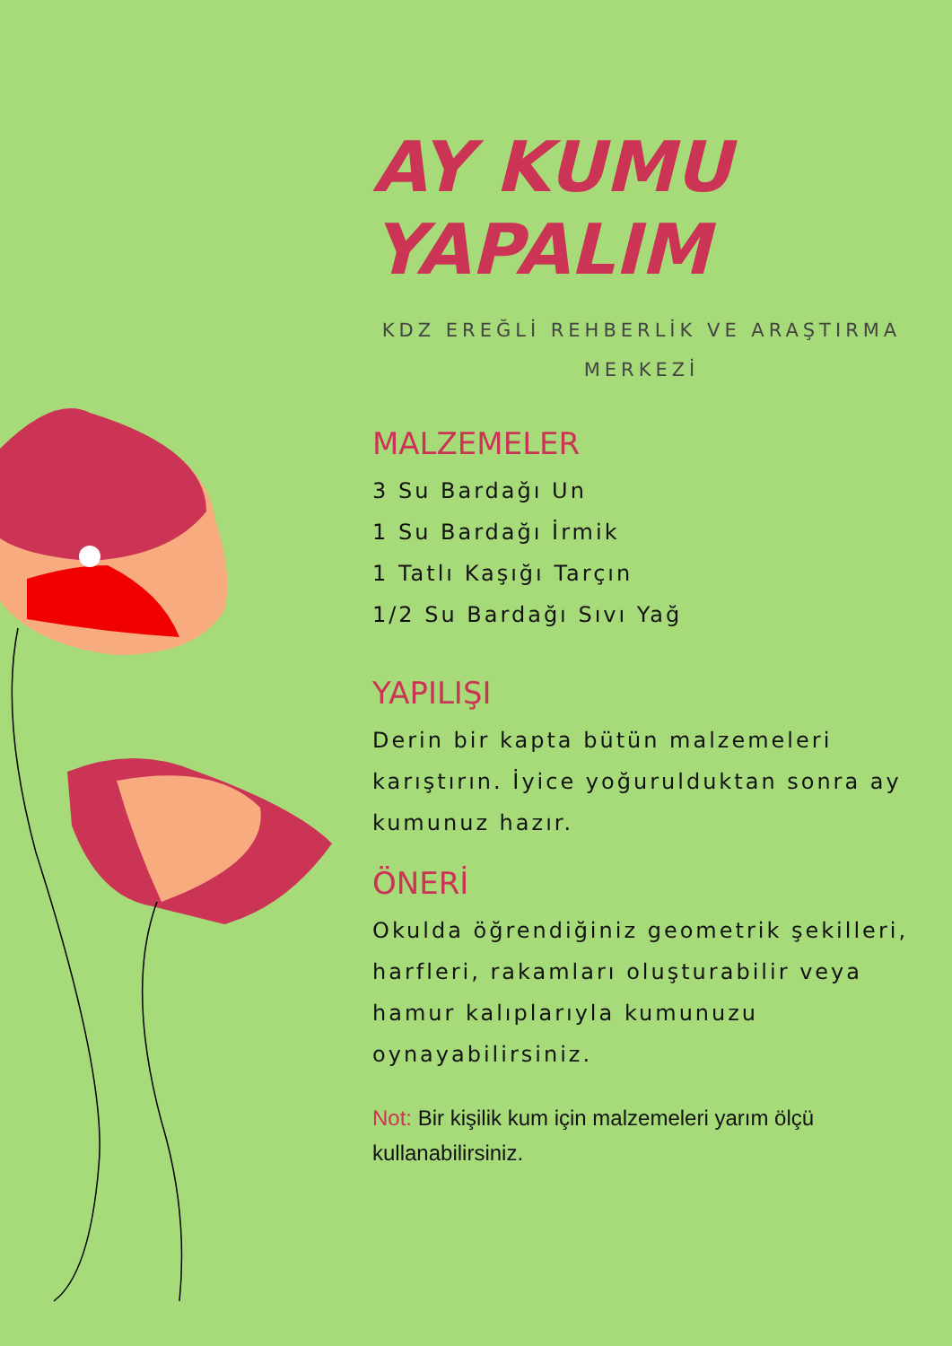AY KUMU
YAPALIM
KDZ EREĞLİ REHBERLİK VE ARAŞTIRMA MERKEZİ
MALZEMELER
3 Su Bardağı Un
1 Su Bardağı İrmik
1 Tatlı Kaşığı Tarçın
1/2 Su Bardağı Sıvı Yağ
YAPILIŞI
Derin bir kapta bütün malzemeleri karıştırın. İyice yoğurulduktan sonra ay kumunuz hazır.
ÖNERİ
Okulda öğrendiğiniz geometrik şekilleri, harfleri, rakamları oluşturabilir veya hamur kalıplarıyla kumunuzu oynayabilirsiniz.
Not: Bir kişilik kum için malzemeleri yarım ölçü kullanabilirsiniz.